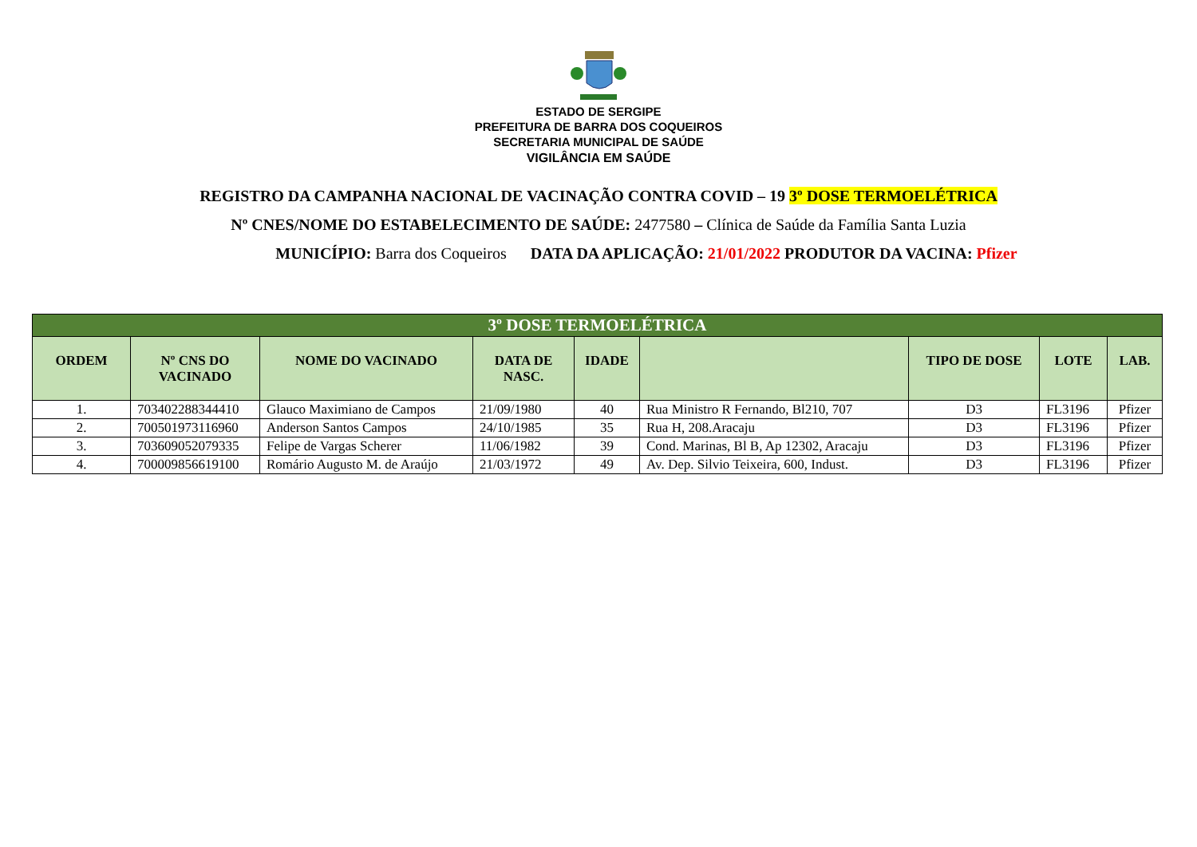ESTADO DE SERGIPE
PREFEITURA DE BARRA DOS COQUEIROS
SECRETARIA MUNICIPAL DE SAÚDE
VIGILÂNCIA EM SAÚDE
REGISTRO DA CAMPANHA NACIONAL DE VACINAÇÃO CONTRA COVID – 19 3º DOSE TERMOELÉTRICA
Nº CNES/NOME DO ESTABELECIMENTO DE SAÚDE: 2477580 – Clínica de Saúde da Família Santa Luzia
MUNICÍPIO: Barra dos Coqueiros DATA DA APLICAÇÃO: 21/01/2022 PRODUTOR DA VACINA: Pfizer
| 3º DOSE TERMOELÉTRICA | | | | | | | | |
| ORDEM | Nº CNS DO VACINADO | NOME DO VACINADO | DATA DE NASC. | IDADE | | TIPO DE DOSE | LOTE | LAB. |
| 1. | 703402288344410 | Glauco Maximiano de Campos | 21/09/1980 | 40 | Rua Ministro R Fernando, Bl210, 707 | D3 | FL3196 | Pfizer |
| 2. | 700501973116960 | Anderson Santos Campos | 24/10/1985 | 35 | Rua H, 208.Aracaju | D3 | FL3196 | Pfizer |
| 3. | 703609052079335 | Felipe de Vargas Scherer | 11/06/1982 | 39 | Cond. Marinas, Bl B, Ap 12302, Aracaju | D3 | FL3196 | Pfizer |
| 4. | 700009856619100 | Romário Augusto M. de Araújo | 21/03/1972 | 49 | Av. Dep. Silvio Teixeira, 600, Indust. | D3 | FL3196 | Pfizer |